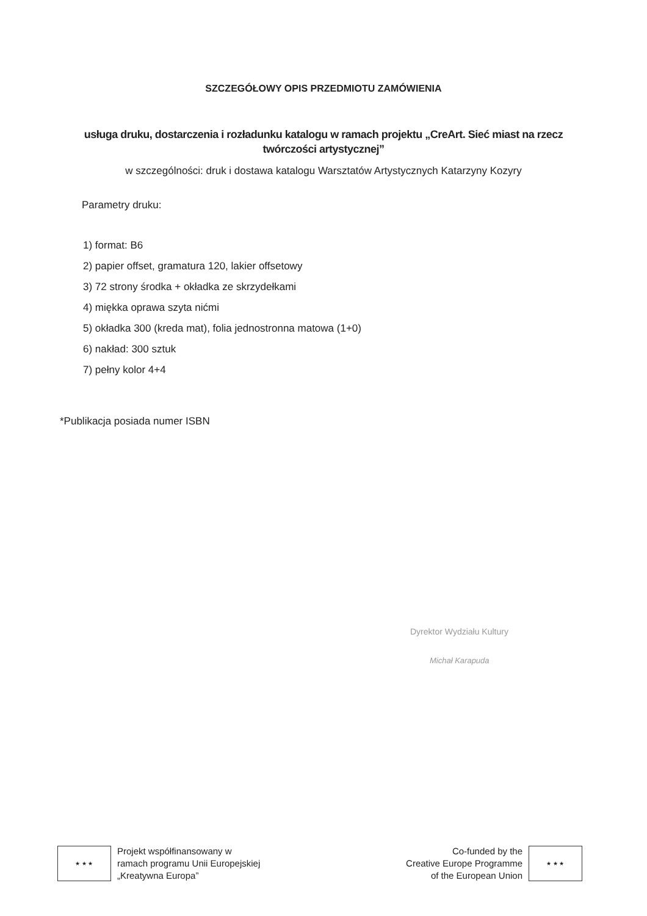SZCZEGÓŁOWY OPIS PRZEDMIOTU ZAMÓWIENIA
usługa druku, dostarczenia i rozładunku katalogu w ramach projektu „CreArt. Sieć miast na rzecz twórczości artystycznej”
w szczególności: druk i dostawa katalogu Warsztatów Artystycznych Katarzyny Kozyry
Parametry druku:
1) format: B6
2) papier offset, gramatura 120, lakier offsetowy
3) 72 strony środka + okładka ze skrzydełkami
4) miękka oprawa szyta nićmi
5) okładka 300 (kreda mat), folia jednostronna matowa (1+0)
6) nakład: 300 sztuk
7) pełny kolor 4+4
*Publikacja posiada numer ISBN
Dyrektor Wydziału Kultury
Michał Karapuda
★ ★ ★
Projekt współfinansowany w
ramach programu Unii Europejskiej
„Kreatywna Europa”
Co-funded by the
Creative Europe Programme
of the European Union
★ ★ ★